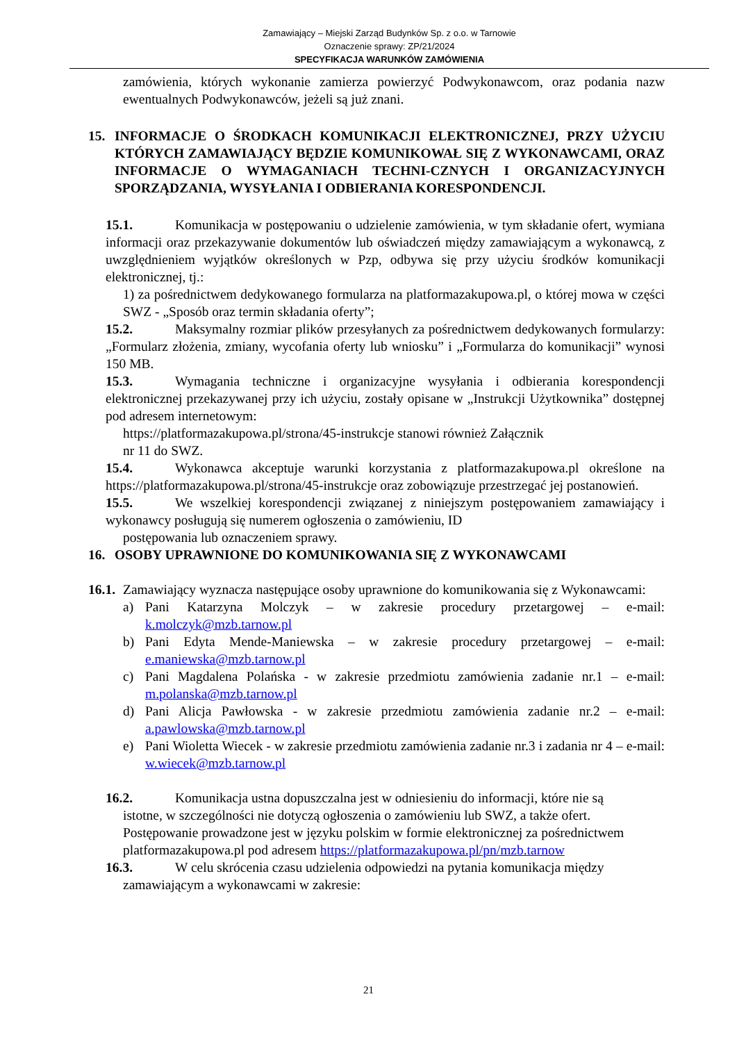Zamawiający – Miejski Zarząd Budynków Sp. z o.o. w Tarnowie
Oznaczenie sprawy: ZP/21/2024
SPECYFIKACJA WARUNKÓW ZAMÓWIENIA
zamówienia, których wykonanie zamierza powierzyć Podwykonawcom, oraz podania nazw ewentualnych Podwykonawców, jeżeli są już znani.
15. INFORMACJE O ŚRODKACH KOMUNIKACJI ELEKTRONICZNEJ, PRZY UŻYCIU KTÓRYCH ZAMAWIAJĄCY BĘDZIE KOMUNIKOWAŁ SIĘ Z WYKONAWCAMI, ORAZ INFORMACJE O WYMAGANIACH TECHNI-CZNYCH I ORGANIZACYJNYCH SPORZĄDZANIA, WYSYŁANIA I ODBIERANIA KORESPONDENCJI.
15.1. Komunikacja w postępowaniu o udzielenie zamówienia, w tym składanie ofert, wymiana informacji oraz przekazywanie dokumentów lub oświadczeń między zamawiającym a wykonawcą, z uwzględnieniem wyjątków określonych w Pzp, odbywa się przy użyciu środków komunikacji elektronicznej, tj.:
1) za pośrednictwem dedykowanego formularza na platformazakupowa.pl, o której mowa w części SWZ - „Sposób oraz termin składania oferty”;
15.2. Maksymalny rozmiar plików przesyłanych za pośrednictwem dedykowanych formularzy: „Formularz złożenia, zmiany, wycofania oferty lub wniosku” i „Formularza do komunikacji” wynosi 150 MB.
15.3. Wymagania techniczne i organizacyjne wysyłania i odbierania korespondencji elektronicznej przekazywanej przy ich użyciu, zostały opisane w „Instrukcji Użytkownika” dostępnej pod adresem internetowym:
https://platformazakupowa.pl/strona/45-instrukcje stanowi również Załącznik
nr 11 do SWZ.
15.4. Wykonawca akceptuje warunki korzystania z platformazakupowa.pl określone na https://platformazakupowa.pl/strona/45-instrukcje oraz zobowiązuje przestrzegać jej postanowień.
15.5. We wszelkiej korespondencji związanej z niniejszym postępowaniem zamawiający i wykonawcy posługują się numerem ogłoszenia o zamówieniu, ID
postępowania lub oznaczeniem sprawy.
16. OSOBY UPRAWNIONE DO KOMUNIKOWANIA SIĘ Z WYKONAWCAMI
16.1.
Zamawiający wyznacza następujące osoby uprawnione do komunikowania się z Wykonawcami:
a) Pani Katarzyna Molczyk – w zakresie procedury przetargowej – e-mail: k.molczyk@mzb.tarnow.pl
b) Pani Edyta Mende-Maniewska – w zakresie procedury przetargowej – e-mail: e.maniewska@mzb.tarnow.pl
c) Pani Magdalena Polańska - w zakresie przedmiotu zamówienia zadanie nr.1 – e-mail: m.polanska@mzb.tarnow.pl
d) Pani Alicja Pawłowska - w zakresie przedmiotu zamówienia zadanie nr.2 – e-mail: a.pawlowska@mzb.tarnow.pl
e) Pani Wioletta Wiecek - w zakresie przedmiotu zamówienia zadanie nr.3 i zadania nr 4 – e-mail: w.wiecek@mzb.tarnow.pl
16.2. Komunikacja ustna dopuszczalna jest w odniesieniu do informacji, które nie są
istotne, w szczególności nie dotyczą ogłoszenia o zamówieniu lub SWZ, a także ofert. Postępowanie prowadzone jest w języku polskim w formie elektronicznej za pośrednictwem platformazakupowa.pl pod adresem https://platformazakupowa.pl/pn/mzb.tarnow
16.3. W celu skrócenia czasu udzielenia odpowiedzi na pytania komunikacja między
zamawiającym a wykonawcami w zakresie:
21